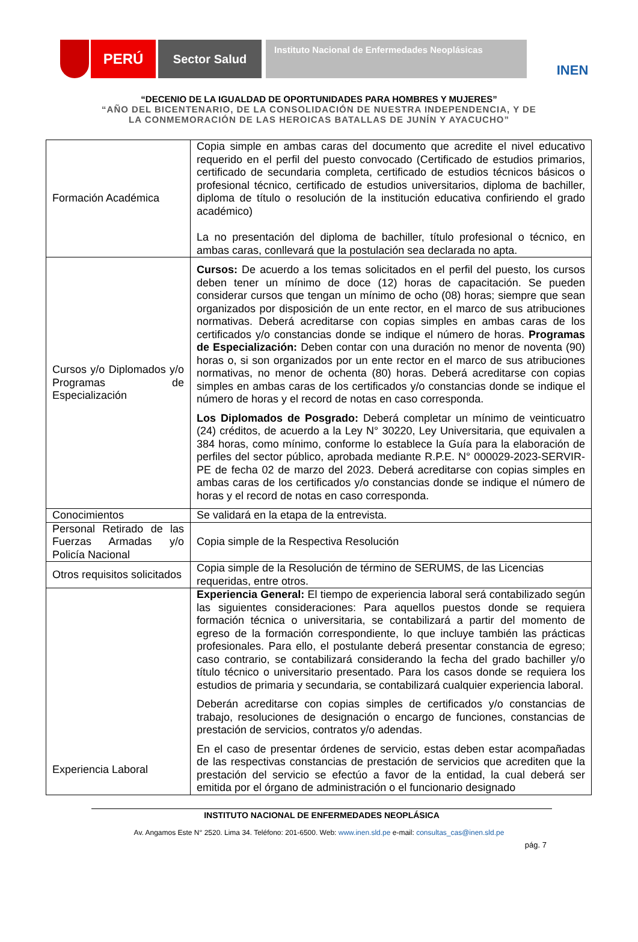PERÚ
Sector Salud
Instituto Nacional de Enfermedades Neoplásicas
INEN
“DECENIO DE LA IGUALDAD DE OPORTUNIDADES PARA HOMBRES Y MUJERES”
“AÑO DEL BICENTENARIO, DE LA CONSOLIDACIÓN DE NUESTRA INDEPENDENCIA, Y DE
LA CONMEMORACIÓN DE LAS HEROICAS BATALLAS DE JUNÍN Y AYACUCHO”
| Formación Académica | Copia simple en ambas caras del documento que acredite el nivel educativo requerido en el perfil del puesto convocado (Certificado de estudios primarios, certificado de secundaria completa, certificado de estudios técnicos básicos o profesional técnico, certificado de estudios universitarios, diploma de bachiller, diploma de título o resolución de la institución educativa confiriendo el grado académico) La no presentación del diploma de bachiller, título profesional o técnico, en ambas caras, conllevará que la postulación sea declarada no apta. |
| Cursos y/o Diplomados y/o Programas de Especialización | Cursos: De acuerdo a los temas solicitados en el perfil del puesto, los cursos deben tener un mínimo de doce (12) horas de capacitación. Se pueden considerar cursos que tengan un mínimo de ocho (08) horas; siempre que sean organizados por disposición de un ente rector, en el marco de sus atribuciones normativas. Deberá acreditarse con copias simples en ambas caras de los certificados y/o constancias donde se indique el número de horas. Programas de Especialización: Deben contar con una duración no menor de noventa (90) horas o, si son organizados por un ente rector en el marco de sus atribuciones normativas, no menor de ochenta (80) horas. Deberá acreditarse con copias simples en ambas caras de los certificados y/o constancias donde se indique el número de horas y el record de notas en caso corresponda. Los Diplomados de Posgrado: Deberá completar un mínimo de veinticuatro (24) créditos, de acuerdo a la Ley N° 30220, Ley Universitaria, que equivalen a 384 horas, como mínimo, conforme lo establece la Guía para la elaboración de perfiles del sector público, aprobada mediante R.P.E. N° 000029-2023-SERVIR-PE de fecha 02 de marzo del 2023. Deberá acreditarse con copias simples en ambas caras de los certificados y/o constancias donde se indique el número de horas y el record de notas en caso corresponda. |
| Conocimientos | Se validará en la etapa de la entrevista. |
| Personal Retirado de las Fuerzas Armadas y/o Policía Nacional | Copia simple de la Respectiva Resolución |
| Otros requisitos solicitados | Copia simple de la Resolución de término de SERUMS, de las Licencias requeridas, entre otros. |
| Experiencia Laboral | Experiencia General: El tiempo de experiencia laboral será contabilizado según las siguientes consideraciones: Para aquellos puestos donde se requiera formación técnica o universitaria, se contabilizará a partir del momento de egreso de la formación correspondiente, lo que incluye también las prácticas profesionales. Para ello, el postulante deberá presentar constancia de egreso; caso contrario, se contabilizará considerando la fecha del grado bachiller y/o título técnico o universitario presentado. Para los casos donde se requiera los estudios de primaria y secundaria, se contabilizará cualquier experiencia laboral. Deberán acreditarse con copias simples de certificados y/o constancias de trabajo, resoluciones de designación o encargo de funciones, constancias de prestación de servicios, contratos y/o adendas. En el caso de presentar órdenes de servicio, estas deben estar acompañadas de las respectivas constancias de prestación de servicios que acrediten que la prestación del servicio se efectúo a favor de la entidad, la cual deberá ser emitida por el órgano de administración o el funcionario designado |
INSTITUTO NACIONAL DE ENFERMEDADES NEOPLÁSICA
Av. Angamos Este N° 2520. Lima 34. Teléfono: 201-6500. Web: www.inen.sld.pe e-mail: consultas_cas@inen.sld.pe
pág. 7